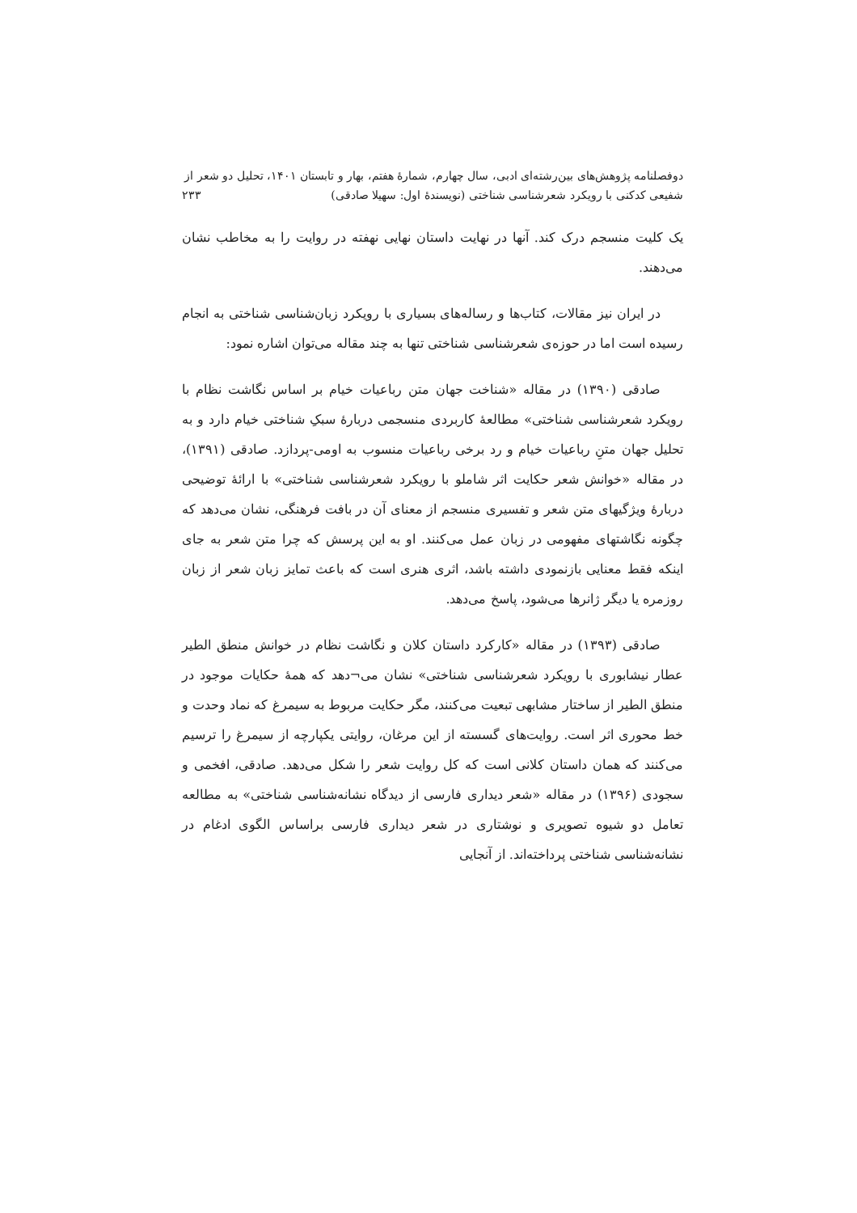دوفصلنامه پژوهش‌های بین‌رشته‌ای ادبی، سال چهارم، شمارهٔ هفتم، بهار و تابستان ۱۴۰۱، تحلیل دو شعر از
شفیعی کدکنی با رویکرد شعرشناسی شناختی (نویسندهٔ اول: سهیلا صادقی) ۲۳۳
یک کلیت منسجم درک کند. آنها در نهایت داستان نهایی نهفته در روایت را به مخاطب نشان می‌دهند.
در ایران نیز مقالات، کتاب‌ها و رساله‌های بسیاری با رویکرد زبان‌شناسی شناختی به انجام رسیده است اما در حوزه‌ی شعرشناسی شناختی تنها به چند مقاله می‌توان اشاره نمود:
صادقی (۱۳۹۰) در مقاله «شناخت جهان متن رباعیات خیام بر اساس نگاشت نظام با رویکرد شعرشناسی شناختی» مطالعهٔ کاربردی منسجمی دربارهٔ سبکِ شناختی خیام دارد و به تحلیل جهان متنِ رباعیات خیام و رد برخی رباعیات منسوب به اومی‌-پردازد. صادقی (۱۳۹۱)، در مقاله «خوانش شعر حکایت اثر شاملو با رویکرد شعرشناسی شناختی» با ارائهٔ توضیحی دربارهٔ ویژگیهای متن شعر و تفسیری منسجم از معنای آن در بافت فرهنگی، نشان می‌دهد که چگونه نگاشتهای مفهومی در زبان عمل می‌کنند. او به این پرسش که چرا متن شعر به جای اینکه فقط معنایی بازنمودی داشته باشد، اثری هنری است که باعث تمایز زبان شعر از زبان روزمره یا دیگر ژانرها می‌شود، پاسخ می‌دهد.
صادقی (۱۳۹۳) در مقاله «کارکرد داستان کلان و نگاشت نظام در خوانش منطق الطیر عطار نیشابوری با رویکرد شعرشناسی شناختی» نشان می¬دهد که همهٔ حکایات موجود در منطق الطیر از ساختار مشابهی تبعیت می‌کنند، مگر حکایت مربوط به سیمرغ که نماد وحدت و خط محوری اثر است. روایت‌های گسسته از این مرغان، روایتی یکپارچه از سیمرغ را ترسیم می‌کنند که همان داستان کلانی است که کل روایت شعر را شکل می‌دهد. صادقی، افخمی و سجودی (۱۳۹۶) در مقاله «شعر دیداری فارسی از دیدگاه نشانه‌شناسی شناختی» به مطالعه تعامل دو شیوه تصویری و نوشتاری در شعر دیداری فارسی براساس الگوی ادغام در نشانه‌شناسی شناختی پرداخته‌اند. از آنجایی